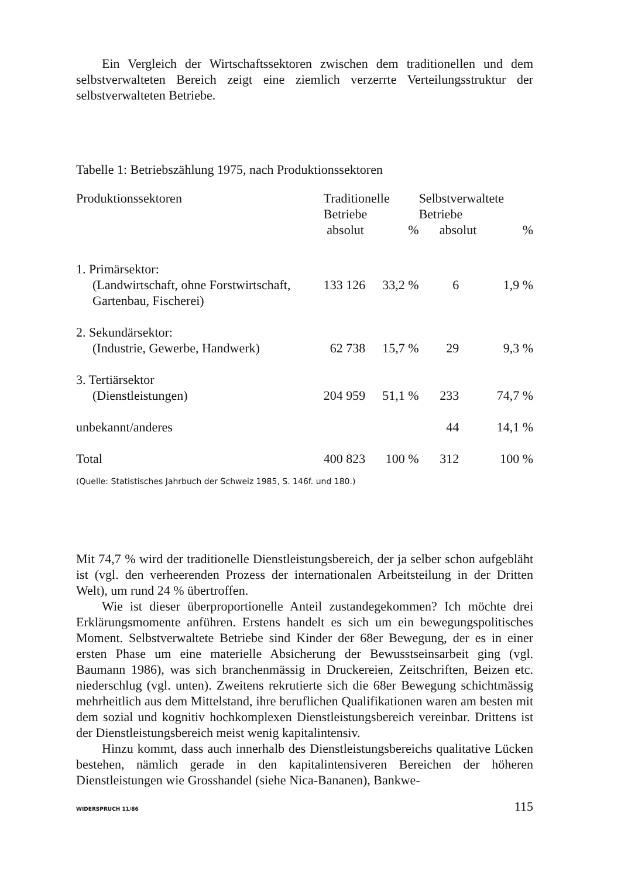Ein Vergleich der Wirtschaftssektoren zwischen dem traditionellen und dem selbstverwalteten Bereich zeigt eine ziemlich verzerrte Verteilungsstruktur der selbstverwalteten Betriebe.
Tabelle 1: Betriebszählung 1975, nach Produktionssektoren
| Produktionssektoren | Traditionelle Betriebe | | Selbstverwaltete Betriebe | |
| --- | --- | --- | --- | --- |
| | absolut | % | absolut | % |
| 1. Primärsektor: | | | | |
| (Landwirtschaft, ohne Forstwirtschaft, Gartenbau, Fischerei) | 133 126 | 33,2 % | 6 | 1,9 % |
| 2. Sekundärsektor: | | | | |
| (Industrie, Gewerbe, Handwerk) | 62 738 | 15,7 % | 29 | 9,3 % |
| 3. Tertiärsektor | | | | |
| (Dienstleistungen) | 204 959 | 51,1 % | 233 | 74,7 % |
| unbekannt/anderes | | | 44 | 14,1 % |
| Total | 400 823 | 100 % | 312 | 100 % |
(Quelle: Statistisches Jahrbuch der Schweiz 1985, S. 146f. und 180.)
Mit 74,7 % wird der traditionelle Dienstleistungsbereich, der ja selber schon aufgebläht ist (vgl. den verheerenden Prozess der internationalen Arbeitsteilung in der Dritten Welt), um rund 24 % übertroffen.
Wie ist dieser überproportionelle Anteil zustandegekommen? Ich möchte drei Erklärungsmomente anführen. Erstens handelt es sich um ein bewegungspolitisches Moment. Selbstverwaltete Betriebe sind Kinder der 68er Bewegung, der es in einer ersten Phase um eine materielle Absicherung der Bewusstseinsarbeit ging (vgl. Baumann 1986), was sich branchenmässig in Druckereien, Zeitschriften, Beizen etc. niederschlug (vgl. unten). Zweitens rekrutierte sich die 68er Bewegung schichtmässig mehrheitlich aus dem Mittelstand, ihre beruflichen Qualifikationen waren am besten mit dem sozial und kognitiv hochkomplexen Dienstleistungsbereich vereinbar. Drittens ist der Dienstleistungsbereich meist wenig kapitalintensiv.
Hinzu kommt, dass auch innerhalb des Dienstleistungsbereichs qualitative Lücken bestehen, nämlich gerade in den kapitalintensiveren Bereichen der höheren Dienstleistungen wie Grosshandel (siehe Nica-Bananen), Bankwe-
WIDERSPRUCH 11/86 115